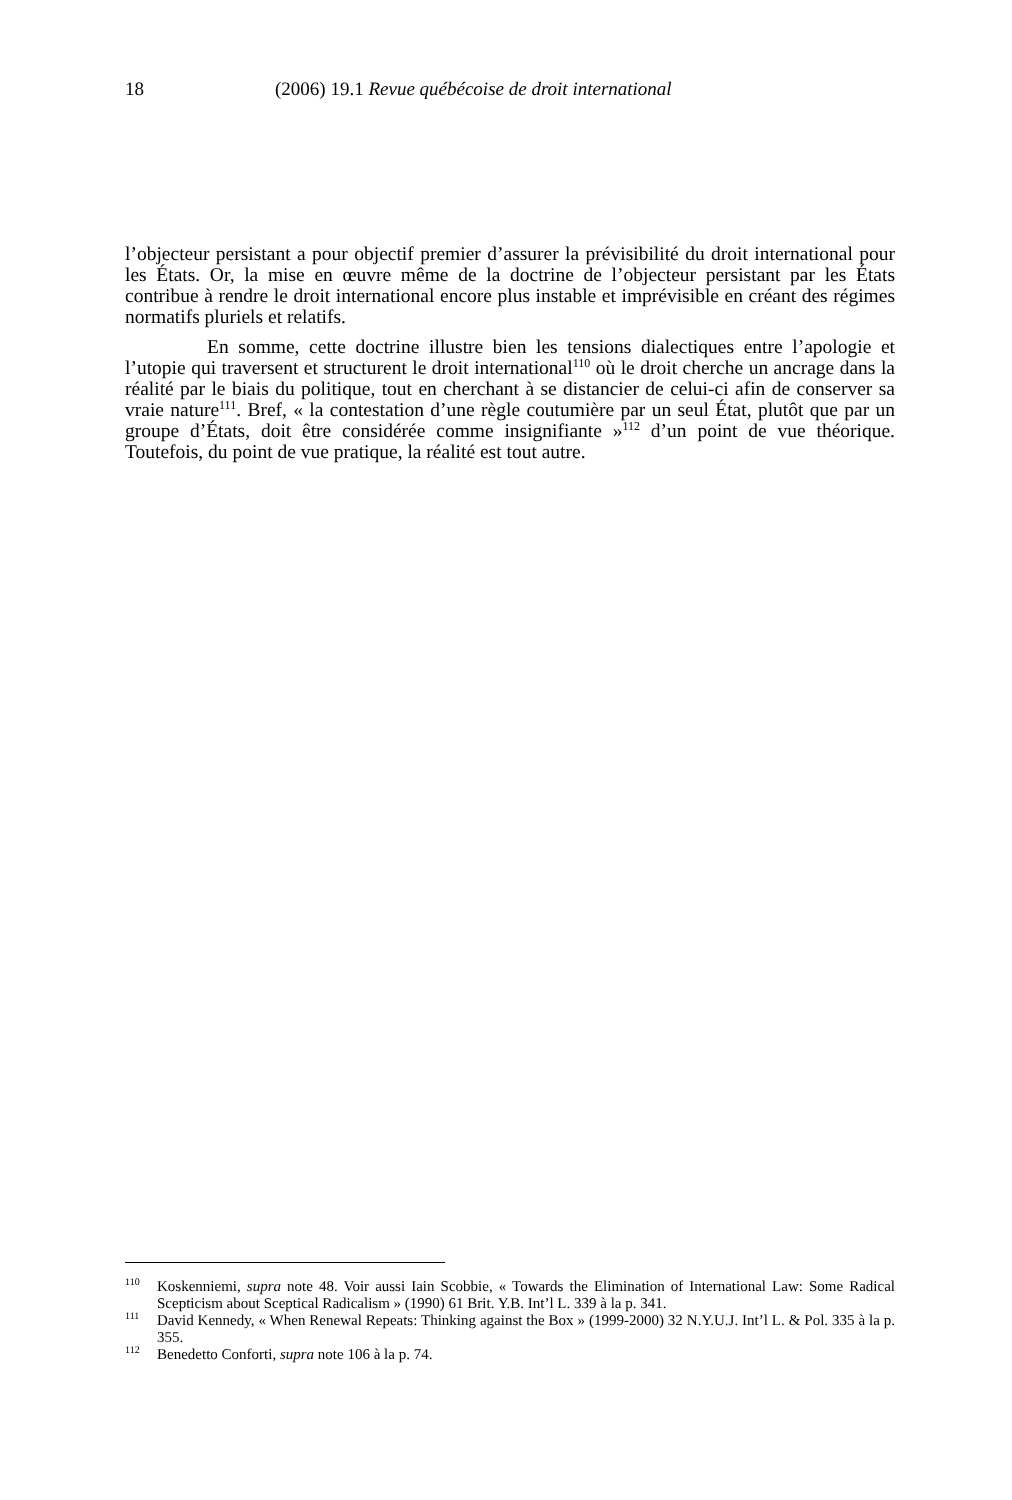18 (2006) 19.1 Revue québécoise de droit international
l’objecteur persistant a pour objectif premier d’assurer la prévisibilité du droit international pour les États. Or, la mise en œuvre même de la doctrine de l’objecteur persistant par les États contribue à rendre le droit international encore plus instable et imprévisible en créant des régimes normatifs pluriels et relatifs.
En somme, cette doctrine illustre bien les tensions dialectiques entre l’apologie et l’utopie qui traversent et structurent le droit international<sup>110</sup> où le droit cherche un ancrage dans la réalité par le biais du politique, tout en cherchant à se distancier de celui-ci afin de conserver sa vraie nature<sup>111</sup>. Bref, « la contestation d’une règle coutumière par un seul État, plutôt que par un groupe d’États, doit être considérée comme insignifiante »<sup>112</sup> d’un point de vue théorique. Toutefois, du point de vue pratique, la réalité est tout autre.
<sup>110</sup> Koskenniemi, supra note 48. Voir aussi Iain Scobbie, « Towards the Elimination of International Law: Some Radical Scepticism about Sceptical Radicalism » (1990) 61 Brit. Y.B. Int’l L. 339 à la p. 341.
<sup>111</sup> David Kennedy, « When Renewal Repeats: Thinking against the Box » (1999-2000) 32 N.Y.U.J. Int’l L. & Pol. 335 à la p. 355.
<sup>112</sup> Benedetto Conforti, supra note 106 à la p. 74.